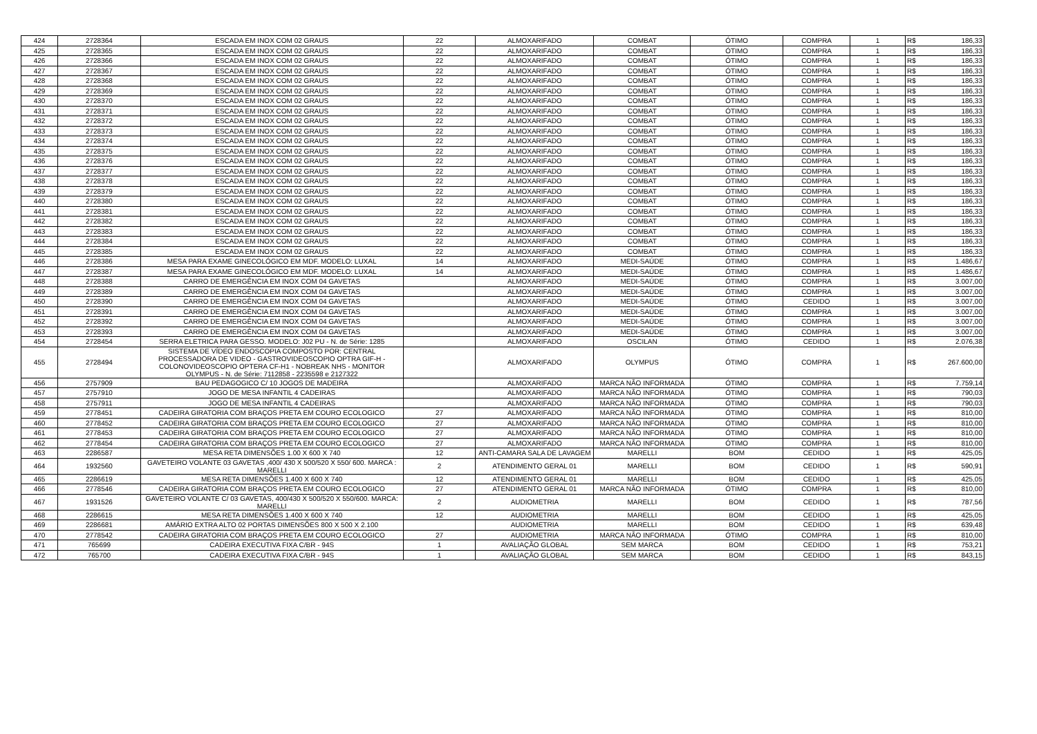| 424 | 2728364 | ESCADA EM INOX COM 02 GRAUS | 22 | ALMOXARIFADO | COMBAT | ÓTIMO | COMPRA | 1 | R$ | 186,33 |
| 425 | 2728365 | ESCADA EM INOX COM 02 GRAUS | 22 | ALMOXARIFADO | COMBAT | ÓTIMO | COMPRA | 1 | R$ | 186,33 |
| 426 | 2728366 | ESCADA EM INOX COM 02 GRAUS | 22 | ALMOXARIFADO | COMBAT | ÓTIMO | COMPRA | 1 | R$ | 186,33 |
| 427 | 2728367 | ESCADA EM INOX COM 02 GRAUS | 22 | ALMOXARIFADO | COMBAT | ÓTIMO | COMPRA | 1 | R$ | 186,33 |
| 428 | 2728368 | ESCADA EM INOX COM 02 GRAUS | 22 | ALMOXARIFADO | COMBAT | ÓTIMO | COMPRA | 1 | R$ | 186,33 |
| 429 | 2728369 | ESCADA EM INOX COM 02 GRAUS | 22 | ALMOXARIFADO | COMBAT | ÓTIMO | COMPRA | 1 | R$ | 186,33 |
| 430 | 2728370 | ESCADA EM INOX COM 02 GRAUS | 22 | ALMOXARIFADO | COMBAT | ÓTIMO | COMPRA | 1 | R$ | 186,33 |
| 431 | 2728371 | ESCADA EM INOX COM 02 GRAUS | 22 | ALMOXARIFADO | COMBAT | ÓTIMO | COMPRA | 1 | R$ | 186,33 |
| 432 | 2728372 | ESCADA EM INOX COM 02 GRAUS | 22 | ALMOXARIFADO | COMBAT | ÓTIMO | COMPRA | 1 | R$ | 186,33 |
| 433 | 2728373 | ESCADA EM INOX COM 02 GRAUS | 22 | ALMOXARIFADO | COMBAT | ÓTIMO | COMPRA | 1 | R$ | 186,33 |
| 434 | 2728374 | ESCADA EM INOX COM 02 GRAUS | 22 | ALMOXARIFADO | COMBAT | ÓTIMO | COMPRA | 1 | R$ | 186,33 |
| 435 | 2728375 | ESCADA EM INOX COM 02 GRAUS | 22 | ALMOXARIFADO | COMBAT | ÓTIMO | COMPRA | 1 | R$ | 186,33 |
| 436 | 2728376 | ESCADA EM INOX COM 02 GRAUS | 22 | ALMOXARIFADO | COMBAT | ÓTIMO | COMPRA | 1 | R$ | 186,33 |
| 437 | 2728377 | ESCADA EM INOX COM 02 GRAUS | 22 | ALMOXARIFADO | COMBAT | ÓTIMO | COMPRA | 1 | R$ | 186,33 |
| 438 | 2728378 | ESCADA EM INOX COM 02 GRAUS | 22 | ALMOXARIFADO | COMBAT | ÓTIMO | COMPRA | 1 | R$ | 186,33 |
| 439 | 2728379 | ESCADA EM INOX COM 02 GRAUS | 22 | ALMOXARIFADO | COMBAT | ÓTIMO | COMPRA | 1 | R$ | 186,33 |
| 440 | 2728380 | ESCADA EM INOX COM 02 GRAUS | 22 | ALMOXARIFADO | COMBAT | ÓTIMO | COMPRA | 1 | R$ | 186,33 |
| 441 | 2728381 | ESCADA EM INOX COM 02 GRAUS | 22 | ALMOXARIFADO | COMBAT | ÓTIMO | COMPRA | 1 | R$ | 186,33 |
| 442 | 2728382 | ESCADA EM INOX COM 02 GRAUS | 22 | ALMOXARIFADO | COMBAT | ÓTIMO | COMPRA | 1 | R$ | 186,33 |
| 443 | 2728383 | ESCADA EM INOX COM 02 GRAUS | 22 | ALMOXARIFADO | COMBAT | ÓTIMO | COMPRA | 1 | R$ | 186,33 |
| 444 | 2728384 | ESCADA EM INOX COM 02 GRAUS | 22 | ALMOXARIFADO | COMBAT | ÓTIMO | COMPRA | 1 | R$ | 186,33 |
| 445 | 2728385 | ESCADA EM INOX COM 02 GRAUS | 22 | ALMOXARIFADO | COMBAT | ÓTIMO | COMPRA | 1 | R$ | 186,33 |
| 446 | 2728386 | MESA PARA EXAME GINECOLÓGICO EM MDF. MODELO: LUXAL | 14 | ALMOXARIFADO | MEDI-SAÚDE | ÓTIMO | COMPRA | 1 | R$ | 1.486,67 |
| 447 | 2728387 | MESA PARA EXAME GINECOLÓGICO EM MDF. MODELO: LUXAL | 14 | ALMOXARIFADO | MEDI-SAÚDE | ÓTIMO | COMPRA | 1 | R$ | 1.486,67 |
| 448 | 2728388 | CARRO DE EMERGÊNCIA EM INOX COM 04 GAVETAS | | ALMOXARIFADO | MEDI-SAÚDE | ÓTIMO | COMPRA | 1 | R$ | 3.007,00 |
| 449 | 2728389 | CARRO DE EMERGÊNCIA EM INOX COM 04 GAVETAS | | ALMOXARIFADO | MEDI-SAÚDE | ÓTIMO | COMPRA | 1 | R$ | 3.007,00 |
| 450 | 2728390 | CARRO DE EMERGÊNCIA EM INOX COM 04 GAVETAS | | ALMOXARIFADO | MEDI-SAÚDE | ÓTIMO | CEDIDO | 1 | R$ | 3.007,00 |
| 451 | 2728391 | CARRO DE EMERGÊNCIA EM INOX COM 04 GAVETAS | | ALMOXARIFADO | MEDI-SAÚDE | ÓTIMO | COMPRA | 1 | R$ | 3.007,00 |
| 452 | 2728392 | CARRO DE EMERGÊNCIA EM INOX COM 04 GAVETAS | | ALMOXARIFADO | MEDI-SAÚDE | ÓTIMO | COMPRA | 1 | R$ | 3.007,00 |
| 453 | 2728393 | CARRO DE EMERGÊNCIA EM INOX COM 04 GAVETAS | | ALMOXARIFADO | MEDI-SAÚDE | ÓTIMO | COMPRA | 1 | R$ | 3.007,00 |
| 454 | 2728454 | SERRA ELETRICA PARA GESSO. MODELO: J02 PU - N. de Série: 1285 | | ALMOXARIFADO | OSCILAN | ÓTIMO | CEDIDO | 1 | R$ | 2.076,38 |
| 455 | 2728494 | SISTEMA DE VÍDEO ENDOSCOPIA COMPOSTO POR: CENTRAL PROCESSADORA DE VIDEO - GASTROVIDEOSCOPIO OPTRA GIF-H - COLONOVIDEOSCOPIO OPTERA CF-H1 - NOBREAK NHS - MONITOR OLYMPUS - N. de Série: 7112858 - 2235598 e 2127322 | | ALMOXARIFADO | OLYMPUS | ÓTIMO | COMPRA | 1 | R$ | 267.600,00 |
| 456 | 2757909 | BAU PEDAGOGICO C/ 10 JOGOS DE MADEIRA | | ALMOXARIFADO | MARCA NÃO INFORMADA | ÓTIMO | COMPRA | 1 | R$ | 7.759,14 |
| 457 | 2757910 | JOGO DE MESA INFANTIL 4 CADEIRAS | | ALMOXARIFADO | MARCA NÃO INFORMADA | ÓTIMO | COMPRA | 1 | R$ | 790,03 |
| 458 | 2757911 | JOGO DE MESA INFANTIL 4 CADEIRAS | | ALMOXARIFADO | MARCA NÃO INFORMADA | ÓTIMO | COMPRA | 1 | R$ | 790,03 |
| 459 | 2778451 | CADEIRA GIRATORIA COM BRAÇOS PRETA EM COURO ECOLOGICO | 27 | ALMOXARIFADO | MARCA NÃO INFORMADA | ÓTIMO | COMPRA | 1 | R$ | 810,00 |
| 460 | 2778452 | CADEIRA GIRATORIA COM BRAÇOS PRETA EM COURO ECOLOGICO | 27 | ALMOXARIFADO | MARCA NÃO INFORMADA | ÓTIMO | COMPRA | 1 | R$ | 810,00 |
| 461 | 2778453 | CADEIRA GIRATORIA COM BRAÇOS PRETA EM COURO ECOLOGICO | 27 | ALMOXARIFADO | MARCA NÃO INFORMADA | ÓTIMO | COMPRA | 1 | R$ | 810,00 |
| 462 | 2778454 | CADEIRA GIRATORIA COM BRAÇOS PRETA EM COURO ECOLOGICO | 27 | ALMOXARIFADO | MARCA NÃO INFORMADA | ÓTIMO | COMPRA | 1 | R$ | 810,00 |
| 463 | 2286587 | MESA RETA DIMENSÕES 1.00 X 600 X 740 | 12 | ANTI-CAMARA SALA DE LAVAGEM | MARELLI | BOM | CEDIDO | 1 | R$ | 425,05 |
| 464 | 1932560 | GAVETEIRO VOLANTE 03 GAVETAS ,400/ 430 X 500/520 X 550/ 600. MARCA : MARELLI | 2 | ATENDIMENTO GERAL 01 | MARELLI | BOM | CEDIDO | 1 | R$ | 590,91 |
| 465 | 2286619 | MESA RETA DIMENSÕES 1.400 X 600 X 740 | 12 | ATENDIMENTO GERAL 01 | MARELLI | BOM | CEDIDO | 1 | R$ | 425,05 |
| 466 | 2778546 | CADEIRA GIRATORIA COM BRAÇOS PRETA EM COURO ECOLOGICO | 27 | ATENDIMENTO GERAL 01 | MARCA NÃO INFORMADA | ÓTIMO | COMPRA | 1 | R$ | 810,00 |
| 467 | 1931526 | GAVETEIRO VOLANTE C/ 03 GAVETAS, 400/430 X 500/520 X 550/600. MARCA: MARELLI | 2 | AUDIOMETRIA | MARELLI | BOM | CEDIDO | 1 | R$ | 787,56 |
| 468 | 2286615 | MESA RETA DIMENSÕES 1.400 X 600 X 740 | 12 | AUDIOMETRIA | MARELLI | BOM | CEDIDO | 1 | R$ | 425,05 |
| 469 | 2286681 | AMÁRIO EXTRA ALTO 02 PORTAS DIMENSÕES 800 X 500 X 2.100 | | AUDIOMETRIA | MARELLI | BOM | CEDIDO | 1 | R$ | 639,48 |
| 470 | 2778542 | CADEIRA GIRATORIA COM BRAÇOS PRETA EM COURO ECOLOGICO | 27 | AUDIOMETRIA | MARCA NÃO INFORMADA | ÓTIMO | COMPRA | 1 | R$ | 810,00 |
| 471 | 765699 | CADEIRA EXECUTIVA FIXA C/BR - 94S | 1 | AVALIAÇÃO GLOBAL | SEM MARCA | BOM | CEDIDO | 1 | R$ | 753,21 |
| 472 | 765700 | CADEIRA EXECUTIVA FIXA C/BR - 94S | 1 | AVALIAÇÃO GLOBAL | SEM MARCA | BOM | CEDIDO | 1 | R$ | 843,15 |